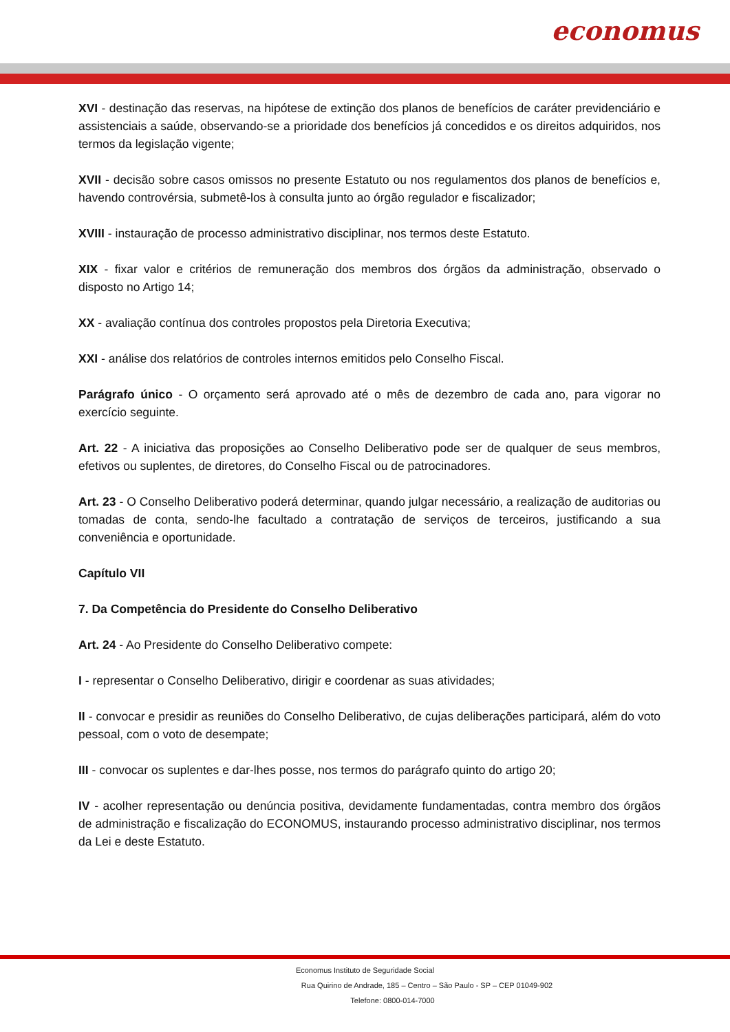economus
XVI - destinação das reservas, na hipótese de extinção dos planos de benefícios de caráter previdenciário e assistenciais a saúde, observando-se a prioridade dos benefícios já concedidos e os direitos adquiridos, nos termos da legislação vigente;
XVII - decisão sobre casos omissos no presente Estatuto ou nos regulamentos dos planos de benefícios e, havendo controvérsia, submetê-los à consulta junto ao órgão regulador e fiscalizador;
XVIII - instauração de processo administrativo disciplinar, nos termos deste Estatuto.
XIX - fixar valor e critérios de remuneração dos membros dos órgãos da administração, observado o disposto no Artigo 14;
XX - avaliação contínua dos controles propostos pela Diretoria Executiva;
XXI - análise dos relatórios de controles internos emitidos pelo Conselho Fiscal.
Parágrafo único - O orçamento será aprovado até o mês de dezembro de cada ano, para vigorar no exercício seguinte.
Art. 22 - A iniciativa das proposições ao Conselho Deliberativo pode ser de qualquer de seus membros, efetivos ou suplentes, de diretores, do Conselho Fiscal ou de patrocinadores.
Art. 23 - O Conselho Deliberativo poderá determinar, quando julgar necessário, a realização de auditorias ou tomadas de conta, sendo-lhe facultado a contratação de serviços de terceiros, justificando a sua conveniência e oportunidade.
Capítulo VII
7. Da Competência do Presidente do Conselho Deliberativo
Art. 24 - Ao Presidente do Conselho Deliberativo compete:
I - representar o Conselho Deliberativo, dirigir e coordenar as suas atividades;
II - convocar e presidir as reuniões do Conselho Deliberativo, de cujas deliberações participará, além do voto pessoal, com o voto de desempate;
III - convocar os suplentes e dar-lhes posse, nos termos do parágrafo quinto do artigo 20;
IV - acolher representação ou denúncia positiva, devidamente fundamentadas, contra membro dos órgãos de administração e fiscalização do ECONOMUS, instaurando processo administrativo disciplinar, nos termos da Lei e deste Estatuto.
Economus Instituto de Seguridade Social
Rua Quirino de Andrade, 185 – Centro – São Paulo - SP – CEP 01049-902
Telefone: 0800-014-7000